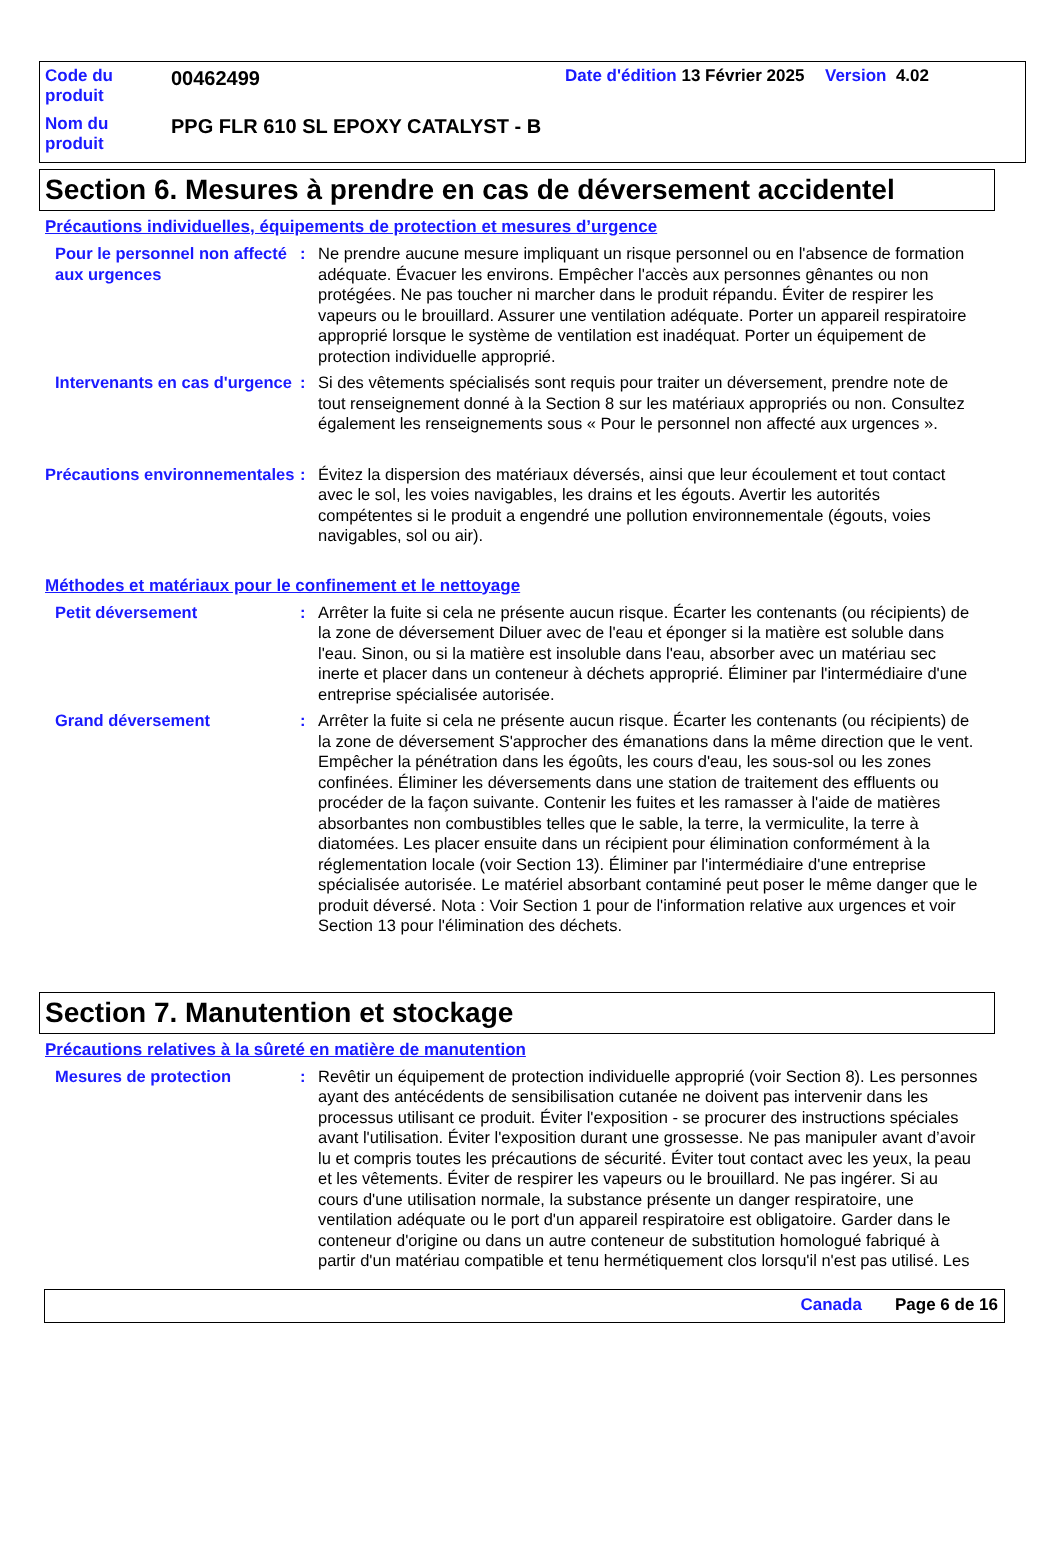Code du produit
00462499 Date d'édition 13 Février 2025 Version 4.02
Nom du produit
PPG FLR 610 SL EPOXY CATALYST - B
Section 6. Mesures à prendre en cas de déversement accidentel
Précautions individuelles, équipements de protection et mesures d’urgence
Pour le personnel non affecté aux urgences
: Ne prendre aucune mesure impliquant un risque personnel ou en l'absence de formation adéquate. Évacuer les environs. Empêcher l'accès aux personnes gênantes ou non protégées. Ne pas toucher ni marcher dans le produit répandu. Éviter de respirer les vapeurs ou le brouillard. Assurer une ventilation adéquate. Porter un appareil respiratoire approprié lorsque le système de ventilation est inadéquat. Porter un équipement de protection individuelle approprié.
Intervenants en cas d'urgence
: Si des vêtements spécialisés sont requis pour traiter un déversement, prendre note de tout renseignement donné à la Section 8 sur les matériaux appropriés ou non. Consultez également les renseignements sous « Pour le personnel non affecté aux urgences ».
Précautions environnementales
: Évitez la dispersion des matériaux déversés, ainsi que leur écoulement et tout contact avec le sol, les voies navigables, les drains et les égouts. Avertir les autorités compétentes si le produit a engendré une pollution environnementale (égouts, voies navigables, sol ou air).
Méthodes et matériaux pour le confinement et le nettoyage
Petit déversement : Arrêter la fuite si cela ne présente aucun risque. Écarter les contenants (ou récipients) de la zone de déversement Diluer avec de l'eau et éponger si la matière est soluble dans l'eau. Sinon, ou si la matière est insoluble dans l'eau, absorber avec un matériau sec inerte et placer dans un conteneur à déchets approprié. Éliminer par l'intermédiaire d'une entreprise spécialisée autorisée.
Grand déversement : Arrêter la fuite si cela ne présente aucun risque. Écarter les contenants (ou récipients) de la zone de déversement S'approcher des émanations dans la même direction que le vent. Empêcher la pénétration dans les égoûts, les cours d'eau, les sous-sol ou les zones confinées. Éliminer les déversements dans une station de traitement des effluents ou procéder de la façon suivante. Contenir les fuites et les ramasser à l'aide de matières absorbantes non combustibles telles que le sable, la terre, la vermiculite, la terre à diatomées. Les placer ensuite dans un récipient pour élimination conformément à la réglementation locale (voir Section 13). Éliminer par l'intermédiaire d'une entreprise spécialisée autorisée. Le matériel absorbant contaminé peut poser le même danger que le produit déversé. Nota : Voir Section 1 pour de l'information relative aux urgences et voir Section 13 pour l'élimination des déchets.
Section 7. Manutention et stockage
Précautions relatives à la sûreté en matière de manutention
Mesures de protection : Revêtir un équipement de protection individuelle approprié (voir Section 8). Les personnes ayant des antécédents de sensibilisation cutanée ne doivent pas intervenir dans les processus utilisant ce produit. Éviter l'exposition - se procurer des instructions spéciales avant l'utilisation. Éviter l'exposition durant une grossesse. Ne pas manipuler avant d’avoir lu et compris toutes les précautions de sécurité. Éviter tout contact avec les yeux, la peau et les vêtements. Éviter de respirer les vapeurs ou le brouillard. Ne pas ingérer. Si au cours d'une utilisation normale, la substance présente un danger respiratoire, une ventilation adéquate ou le port d'un appareil respiratoire est obligatoire. Garder dans le conteneur d'origine ou dans un autre conteneur de substitution homologué fabriqué à partir d'un matériau compatible et tenu hermétiquement clos lorsqu'il n'est pas utilisé. Les
Canada Page 6 de 16